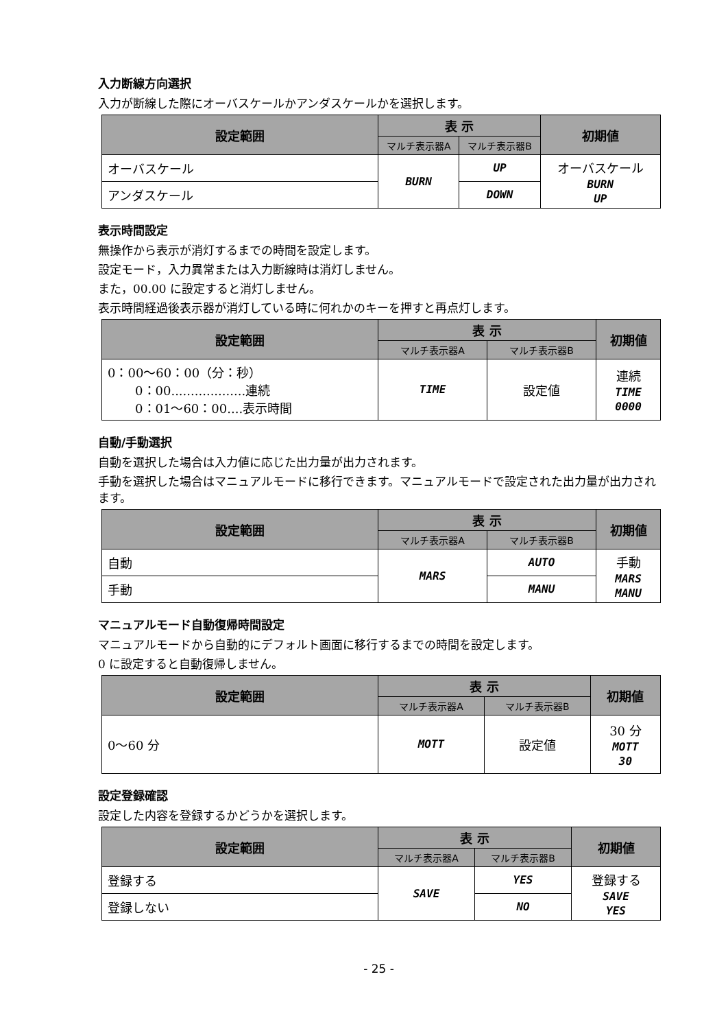入力断線方向選択
入力が断線した際にオーバスケールかアンダスケールかを選択します。
| 設定範囲 | 表 示 | | 初期値 |
| --- | --- | --- | --- |
| | マルチ表示器A | マルチ表示器B | |
| オーバスケール | BURN | UP | オーバスケール BURN UP |
| アンダスケール | | DOWN | |
表示時間設定
無操作から表示が消灯するまでの時間を設定します。
設定モード，入力異常または入力断線時は消灯しません。
また，00.00 に設定すると消灯しません。
表示時間経過後表示器が消灯している時に何れかのキーを押すと再点灯します。
| 設定範囲 | 表 示 | | 初期値 |
| --- | --- | --- | --- |
| | マルチ表示器A | マルチ表示器B | |
| 0：00～60：00（分：秒） 0：00...................連続 0：01～60：00....表示時間 | TIME | 設定値 | 連続 TIME 0000 |
自動/手動選択
自動を選択した場合は入力値に応じた出力量が出力されます。
手動を選択した場合はマニュアルモードに移行できます。マニュアルモードで設定された出力量が出力されます。
| 設定範囲 | 表 示 | | 初期値 |
| --- | --- | --- | --- |
| | マルチ表示器A | マルチ表示器B | |
| 自動 | MARS | AUTO | 手動 MARS MANU |
| 手動 | | MANU | |
マニュアルモード自動復帰時間設定
マニュアルモードから自動的にデフォルト画面に移行するまでの時間を設定します。
0 に設定すると自動復帰しません。
| 設定範囲 | 表 示 | | 初期値 |
| --- | --- | --- | --- |
| | マルチ表示器A | マルチ表示器B | |
| 0～60 分 | MOTT | 設定値 | 30 分 MOTT 30 |
設定登録確認
設定した内容を登録するかどうかを選択します。
| 設定範囲 | 表 示 | | 初期値 |
| --- | --- | --- | --- |
| | マルチ表示器A | マルチ表示器B | |
| 登録する | SAVE | YES | 登録する SAVE YES |
| 登録しない | | NO | |
- 25 -